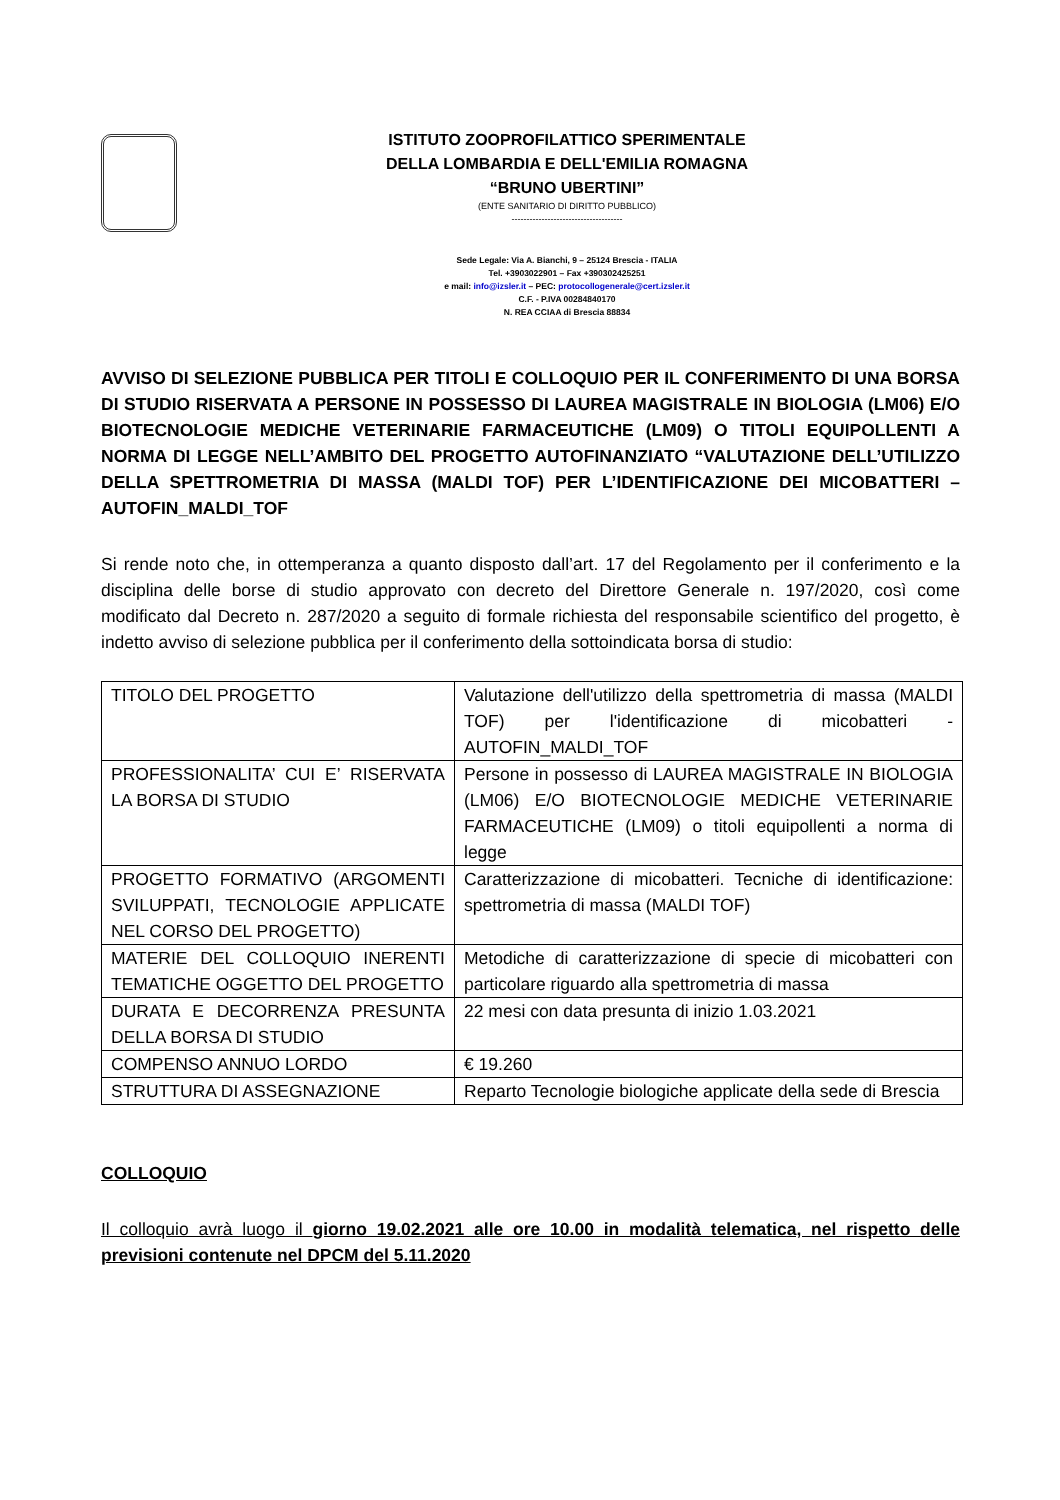ISTITUTO ZOOPROFILATTICO SPERIMENTALE
DELLA LOMBARDIA E DELL'EMILIA ROMAGNA
“BRUNO UBERTINI”
(ENTE SANITARIO DI DIRITTO PUBBLICO)
-------------------------------------
Sede Legale: Via A. Bianchi, 9 – 25124 Brescia - ITALIA
Tel. +3903022901 – Fax +390302425251
e mail: info@izsler.it – PEC: protocollogenerale@cert.izsler.it
C.F. - P.IVA 00284840170
N. REA CCIAA di Brescia 88834
AVVISO DI SELEZIONE PUBBLICA PER TITOLI E COLLOQUIO PER IL CONFERIMENTO DI UNA BORSA DI STUDIO RISERVATA A PERSONE IN POSSESSO DI LAUREA MAGISTRALE IN BIOLOGIA (LM06) E/O BIOTECNOLOGIE MEDICHE VETERINARIE FARMACEUTICHE (LM09) O TITOLI EQUIPOLLENTI A NORMA DI LEGGE NELL’AMBITO DEL PROGETTO AUTOFINANZIATO “VALUTAZIONE DELL’UTILIZZO DELLA SPETTROMETRIA DI MASSA (MALDI TOF) PER L’IDENTIFICAZIONE DEI MICOBATTERI – AUTOFIN_MALDI_TOF
Si rende noto che, in ottemperanza a quanto disposto dall’art. 17 del Regolamento per il conferimento e la disciplina delle borse di studio approvato con decreto del Direttore Generale n. 197/2020, così come modificato dal Decreto n. 287/2020 a seguito di formale richiesta del responsabile scientifico del progetto, è indetto avviso di selezione pubblica per il conferimento della sottoindicata borsa di studio:
| TITOLO DEL PROGETTO | Valutazione dell'utilizzo della spettrometria di massa (MALDI TOF) per l'identificazione di micobatteri - AUTOFIN_MALDI_TOF |
| PROFESSIONALITA’ CUI E’ RISERVATA LA BORSA DI STUDIO | Persone in possesso di LAUREA MAGISTRALE IN BIOLOGIA (LM06) E/O BIOTECNOLOGIE MEDICHE VETERINARIE FARMACEUTICHE (LM09) o titoli equipollenti a norma di legge |
| PROGETTO FORMATIVO (ARGOMENTI SVILUPPATI, TECNOLOGIE APPLICATE NEL CORSO DEL PROGETTO) | Caratterizzazione di micobatteri. Tecniche di identificazione: spettrometria di massa (MALDI TOF) |
| MATERIE DEL COLLOQUIO INERENTI TEMATICHE OGGETTO DEL PROGETTO | Metodiche di caratterizzazione di specie di micobatteri con particolare riguardo alla spettrometria di massa |
| DURATA E DECORRENZA PRESUNTA DELLA BORSA DI STUDIO | 22 mesi con data presunta di inizio 1.03.2021 |
| COMPENSO ANNUO LORDO | € 19.260 |
| STRUTTURA DI ASSEGNAZIONE | Reparto Tecnologie biologiche applicate della sede di Brescia |
COLLOQUIO
Il colloquio avrà luogo il giorno 19.02.2021 alle ore 10.00 in modalità telematica, nel rispetto delle previsioni contenute nel DPCM del 5.11.2020